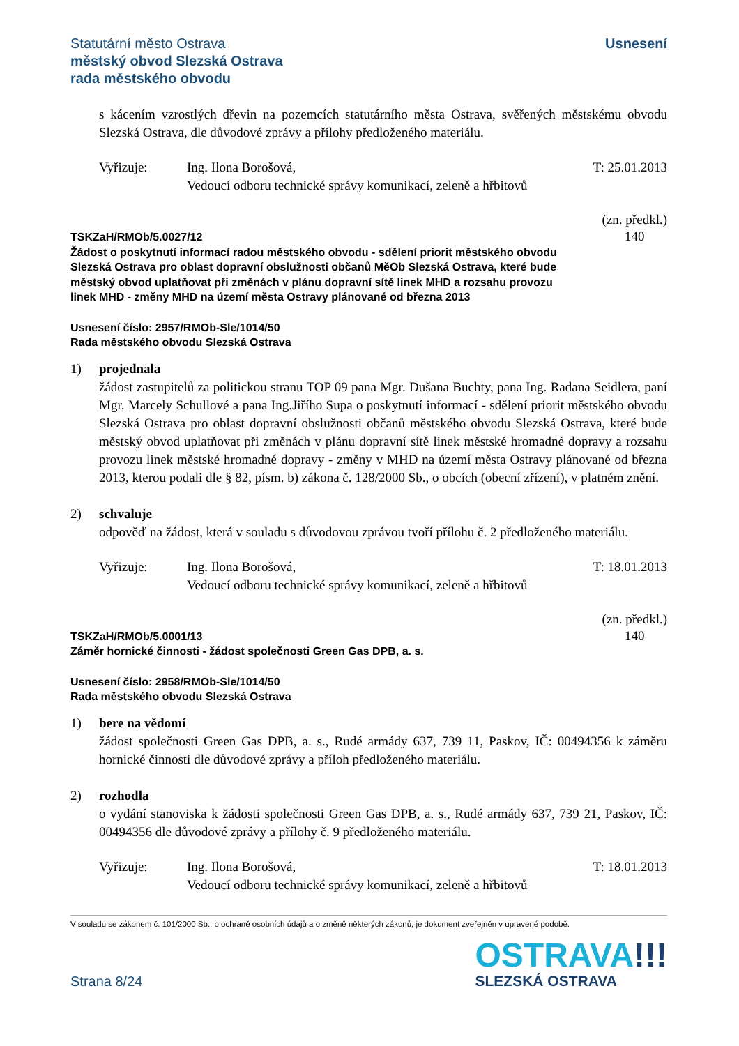Statutární město Ostrava
městský obvod Slezská Ostrava
rada městského obvodu
Usnesení
s kácením vzrostlých dřevin na pozemcích statutárního města Ostrava, svěřených městskému obvodu Slezská Ostrava, dle důvodové zprávy a přílohy předloženého materiálu.
Vyřizuje: Ing. Ilona Borošová,
Vedoucí odboru technické správy komunikací, zeleně a hřbitovů
T: 25.01.2013
TSKZaH/RMOb/5.0027/12
Žádost o poskytnutí informací radou městského obvodu - sdělení priorit městského obvodu Slezská Ostrava pro oblast dopravní obslužnosti občanů MěOb Slezská Ostrava, které bude městský obvod uplatňovat při změnách v plánu dopravní sítě linek MHD a rozsahu provozu linek MHD - změny MHD na území města Ostravy plánované od března 2013
(zn. předkl.)
140
Usnesení číslo: 2957/RMOb-Sle/1014/50
Rada městského obvodu Slezská Ostrava
1) projednala
žádost zastupitelů za politickou stranu TOP 09 pana Mgr. Dušana Buchty, pana Ing. Radana Seidlera, paní Mgr. Marcely Schullové a pana Ing.Jiřího Supa o poskytnutí informací - sdělení priorit městského obvodu Slezská Ostrava pro oblast dopravní obslužnosti občanů městského obvodu Slezská Ostrava, které bude městský obvod uplatňovat při změnách v plánu dopravní sítě linek městské hromadné dopravy a rozsahu provozu linek městské hromadné dopravy - změny v MHD na území města Ostravy plánované od března 2013, kterou podali dle § 82, písm. b) zákona č. 128/2000 Sb., o obcích (obecní zřízení), v platném znění.
2) schvaluje
odpověď na žádost, která v souladu s důvodovou zprávou tvoří přílohu č. 2 předloženého materiálu.
Vyřizuje: Ing. Ilona Borošová,
Vedoucí odboru technické správy komunikací, zeleně a hřbitovů
T: 18.01.2013
TSKZaH/RMOb/5.0001/13
Záměr hornické činnosti - žádost společnosti Green Gas DPB, a. s.
(zn. předkl.)
140
Usnesení číslo: 2958/RMOb-Sle/1014/50
Rada městského obvodu Slezská Ostrava
1) bere na vědomí
žádost společnosti Green Gas DPB, a. s., Rudé armády 637, 739 11, Paskov, IČ: 00494356 k záměru hornické činnosti dle důvodové zprávy a příloh předloženého materiálu.
2) rozhodla
o vydání stanoviska k žádosti společnosti Green Gas DPB, a. s., Rudé armády 637, 739 21, Paskov, IČ: 00494356 dle důvodové zprávy a přílohy č. 9 předloženého materiálu.
Vyřizuje: Ing. Ilona Borošová,
Vedoucí odboru technické správy komunikací, zeleně a hřbitovů
T: 18.01.2013
V souladu se zákonem č. 101/2000 Sb., o ochraně osobních údajů a o změně některých zákonů, je dokument zveřejněn v upravené podobě.
Strana 8/24
OSTRAVA!!!
SLEZSKÁ OSTRAVA